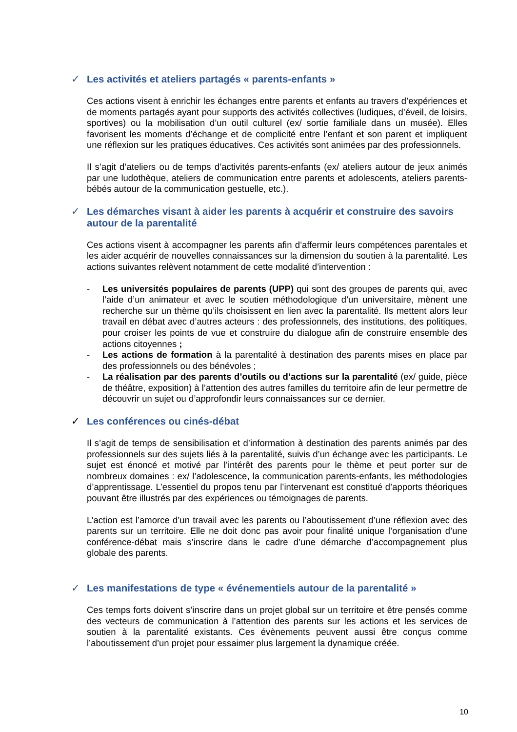✓ Les activités et ateliers partagés « parents-enfants »
Ces actions visent à enrichir les échanges entre parents et enfants au travers d’expériences et de moments partagés ayant pour supports des activités collectives (ludiques, d’éveil, de loisirs, sportives) ou la mobilisation d’un outil culturel (ex/ sortie familiale dans un musée). Elles favorisent les moments d’échange et de complicité entre l’enfant et son parent et impliquent une réflexion sur les pratiques éducatives. Ces activités sont animées par des professionnels.
Il s’agit d’ateliers ou de temps d’activités parents-enfants (ex/ ateliers autour de jeux animés par une ludothèque, ateliers de communication entre parents et adolescents, ateliers parents-bébés autour de la communication gestuelle, etc.).
✓ Les démarches visant à aider les parents à acquérir et construire des savoirs autour de la parentalité
Ces actions visent à accompagner les parents afin d’affermir leurs compétences parentales et les aider acquérir de nouvelles connaissances sur la dimension du soutien à la parentalité. Les actions suivantes relèvent notamment de cette modalité d’intervention :
- Les universités populaires de parents (UPP) qui sont des groupes de parents qui, avec l’aide d’un animateur et avec le soutien méthodologique d’un universitaire, mènent une recherche sur un thème qu’ils choisissent en lien avec la parentalité. Ils mettent alors leur travail en débat avec d’autres acteurs : des professionnels, des institutions, des politiques, pour croiser les points de vue et construire du dialogue afin de construire ensemble des actions citoyennes ;
- Les actions de formation à la parentalité à destination des parents mises en place par des professionnels ou des bénévoles ;
- La réalisation par des parents d’outils ou d’actions sur la parentalité (ex/ guide, pièce de théâtre, exposition) à l’attention des autres familles du territoire afin de leur permettre de découvrir un sujet ou d’approfondir leurs connaissances sur ce dernier.
✓ Les conférences ou cinés-débat
Il s’agit de temps de sensibilisation et d’information à destination des parents animés par des professionnels sur des sujets liés à la parentalité, suivis d’un échange avec les participants. Le sujet est énoncé et motivé par l’intérêt des parents pour le thème et peut porter sur de nombreux domaines : ex/ l’adolescence, la communication parents-enfants, les méthodologies d’apprentissage. L’essentiel du propos tenu par l’intervenant est constitué d’apports théoriques pouvant être illustrés par des expériences ou témoignages de parents.
L’action est l’amorce d’un travail avec les parents ou l’aboutissement d’une réflexion avec des parents sur un territoire. Elle ne doit donc pas avoir pour finalité unique l’organisation d’une conférence-débat mais s’inscrire dans le cadre d’une démarche d’accompagnement plus globale des parents.
✓ Les manifestations de type « événementiels autour de la parentalité »
Ces temps forts doivent s’inscrire dans un projet global sur un territoire et être pensés comme des vecteurs de communication à l’attention des parents sur les actions et les services de soutien à la parentalité existants. Ces évènements peuvent aussi être conçus comme l’aboutissement d’un projet pour essaimer plus largement la dynamique créée.
10